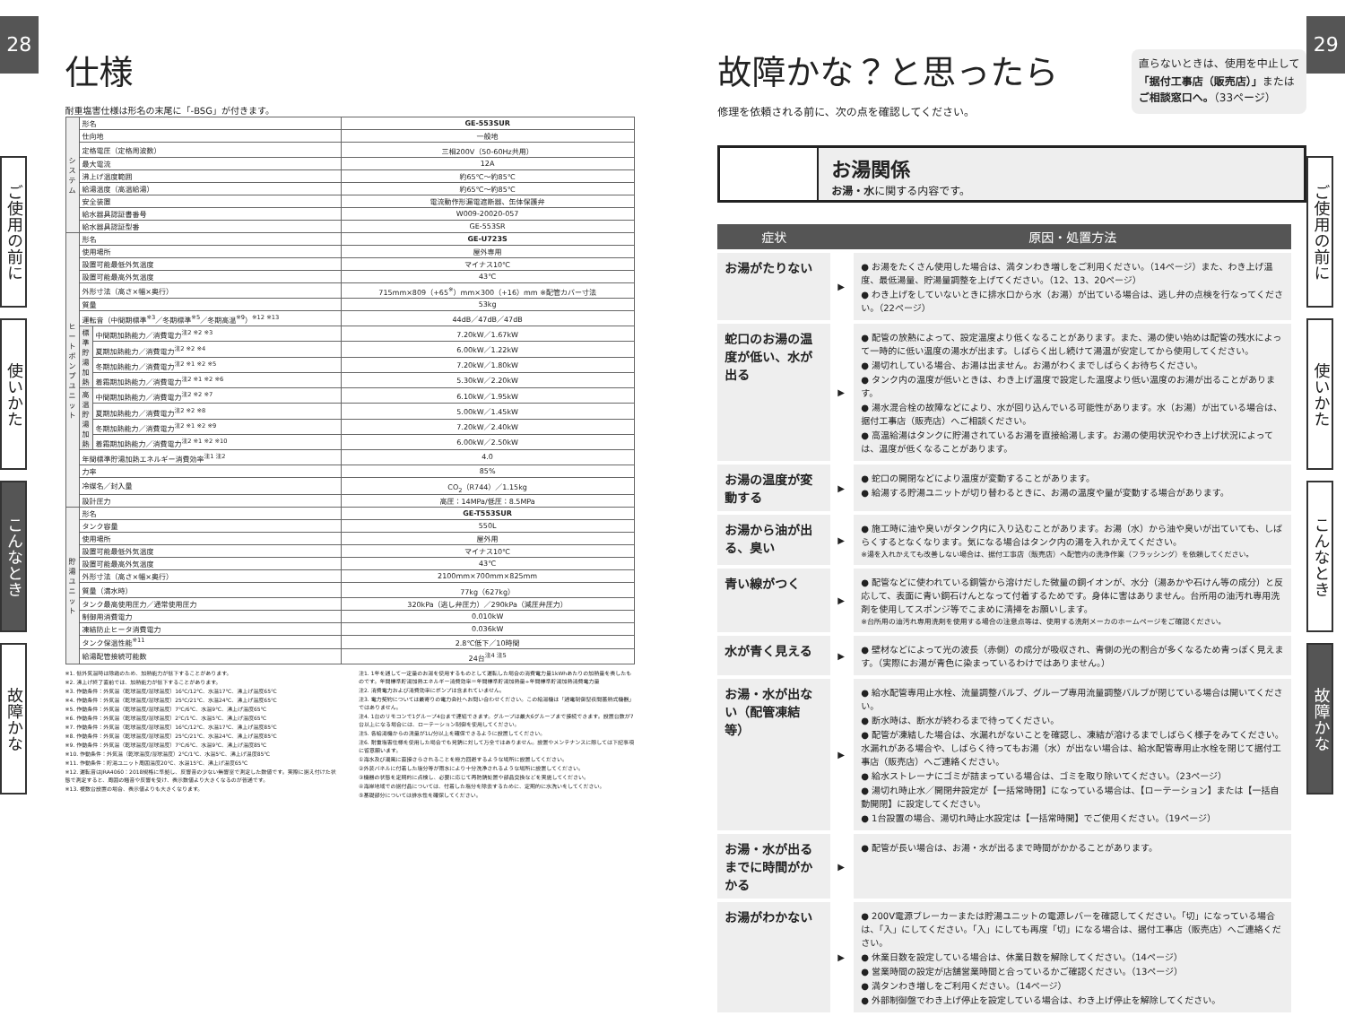28
ご使用の前に
使いかた
こんなとき
故障かな
仕様
耐重塩害仕様は形名の末尾に「-BSG」が付きます。
| システム | 形名 | | GE-553SUR |
| | 仕向地 | | 一般地 |
| | 定格電圧（定格周波数） | | 三相200V（50-60Hz共用） |
| | 最大電流 | | 12A |
| | 沸上げ温度範囲 | | 約65℃～約85℃ |
| | 給湯温度（高温給湯） | | 約65℃～約85℃ |
| | 安全装置 | | 電流動作形漏電遮断器、缶体保護弁 |
| | 給水器具認証書番号 | | W009-20020-057 |
| | 給水器具認証型番 | | GE-553SR |
| ヒートポンプユニット | 形名 | | GE-U723S |
| | 使用場所 | | 屋外専用 |
| | 設置可能最低外気温度 | | マイナス10℃ |
| | 設置可能最高外気温度 | | 43℃ |
| | 外形寸法（高さ×幅×奥行） | | 715mm×809（+65<sup>※</sup>）mm×300（+16）mm ※配管カバー寸法 |
| | 質量 | | 53kg |
| | 運転音（中間期標準<sup>※3</sup>／冬期標準<sup>※5</sup>／冬期高温<sup>※9</sup>）<sup>※12 ※13</sup> | | 44dB／47dB／47dB |
| | 標準貯湯加熱 | 中間期加熱能力／消費電力<sup>注2 ※2 ※3</sup> | 7.20kW／1.67kW |
| | | 夏期加熱能力／消費電力<sup>注2 ※2 ※4</sup> | 6.00kW／1.22kW |
| | | 冬期加熱能力／消費電力<sup>注2 ※1 ※2 ※5</sup> | 7.20kW／1.80kW |
| | | 着霜期加熱能力／消費電力<sup>注2 ※1 ※2 ※6</sup> | 5.30kW／2.20kW |
| | 高温貯湯加熱 | 中間期加熱能力／消費電力<sup>注2 ※2 ※7</sup> | 6.10kW／1.95kW |
| | | 夏期加熱能力／消費電力<sup>注2 ※2 ※8</sup> | 5.00kW／1.45kW |
| | | 冬期加熱能力／消費電力<sup>注2 ※1 ※2 ※9</sup> | 7.20kW／2.40kW |
| | | 着霜期加熱能力／消費電力<sup>注2 ※1 ※2 ※10</sup> | 6.00kW／2.50kW |
| | 年間標準貯湯加熱エネルギー消費効率<sup>注1 注2</sup> | | 4.0 |
| | 力率 | | 85% |
| | 冷媒名／封入量 | | CO<sub>2</sub>（R744）／1.15kg |
| | 設計圧力 | | 高圧：14MPa/低圧：8.5MPa |
| 貯湯ユニット | 形名 | | GE-T553SUR |
| | タンク容量 | | 550L |
| | 使用場所 | | 屋外用 |
| | 設置可能最低外気温度 | | マイナス10℃ |
| | 設置可能最高外気温度 | | 43℃ |
| | 外形寸法（高さ×幅×奥行） | | 2100mm×700mm×825mm |
| | 質量（満水時） | | 77kg（627kg） |
| | タンク最高使用圧力／通常使用圧力 | | 320kPa（逃し弁圧力）／290kPa（減圧弁圧力） |
| | 制御用消費電力 | | 0.010kW |
| | 凍結防止ヒータ消費電力 | | 0.036kW |
| | タンク保温性能<sup>※11</sup> | | 2.8℃低下／10時間 |
| | 給湯配管接続可能数 | | 24台<sup>注4 注5</sup> |
※1. 低外気温時は除霜のため、加熱能力が低下することがあります。
※2. 沸上げ終了直前では、加熱能力が低下することがあります。
※3. 作動条件：外気温（乾球温度/湿球温度）16℃/12℃、水温17℃、沸上げ温度65℃
※4. 作動条件：外気温（乾球温度/湿球温度）25℃/21℃、水温24℃、沸上げ温度65℃
※5. 作動条件：外気温（乾球温度/湿球温度）7℃/6℃、水温9℃、沸上げ温度65℃
※6. 作動条件：外気温（乾球温度/湿球温度）2℃/1℃、水温5℃、沸上げ温度65℃
※7. 作動条件：外気温（乾球温度/湿球温度）16℃/12℃、水温17℃、沸上げ温度85℃
※8. 作動条件：外気温（乾球温度/湿球温度）25℃/21℃、水温24℃、沸上げ温度85℃
※9. 作動条件：外気温（乾球温度/湿球温度）7℃/6℃、水温9℃、沸上げ温度85℃
※10. 作動条件：外気温（乾球温度/湿球温度）2℃/1℃、水温5℃、沸上げ温度85℃
※11. 作動条件：貯湯ユニット周囲温度20℃、水温15℃、沸上げ温度65℃
※12. 運転音はJRA4060：2018規格に準拠し、反響音の少ない無響室で測定した数値です。実際に据え付けた状態で測定すると、周囲の騒音や反響を受け、表示数値より大きくなるのが普通です。
※13. 複数台設置の場合、表示値よりも大きくなります。
注1. 1年を通して一定量のお湯を使用するものとして運転した場合の消費電力量1kWhあたりの加熱量を表したものです。年間標準貯湯加熱エネルギー消費効率＝年間標準貯湯加熱量÷年間標準貯湯加熱消費電力量
注2. 消費電力および消費効率にポンプは含まれていません。
注3. 電力契約については最寄りの電力会社へお問い合わせください。この給湯機は「通電制御型夜間蓄熱式機器」ではありません。
注4. 1台のリモコンで1グループ4台まで連結できます。グループは最大6グループまで接続できます。設置台数が7台以上になる場合には、ローテーション制御を使用してください。
注5. 各給湯機からの流量が1L/分以上を確保できるように設置してください。
注6. 耐重塩害仕様を使用した場合でも発錆に対して万全ではありません。設置やメンテナンスに際しては下記事項に留意願います。
①海水及び潮風に直接さらされることを極力回避するような場所に設置してください。
②外装パネルに付着した塩分等が雨水により十分洗浄されるような場所に設置してください。
③機器の状態を定期的に点検し、必要に応じて再防錆処置や部品交換などを実施してください。
④海岸地域での据付品については、付着した塩分を除去するために、定期的に水洗いをしてください。
⑤基礎部分については排水性を確保してください。
故障かな？と思ったら
修理を依頼される前に、次の点を確認してください。
直らないときは、使用を中止して
「据付工事店（販売店）」または
ご相談窓口へ。（33ページ）
お湯関係
お湯・水に関する内容です。
| 症状 | | 原因・処置方法 |
| --- | --- | --- |
| お湯がたりない | ▶ | ● お湯をたくさん使用した場合は、満タンわき増しをご利用ください。（14ページ）また、わき上げ温度、最低湯量、貯湯量調整を上げてください。（12、13、20ページ） ● わき上げをしていないときに排水口から水（お湯）が出ている場合は、逃し弁の点検を行なってください。（22ページ） |
| 蛇口のお湯の温度が低い、水が出る | ▶ | ● 配管の放熱によって、設定温度より低くなることがあります。また、湯の使い始めは配管の残水によって一時的に低い温度の湯水が出ます。しばらく出し続けて湯温が安定してから使用してください。 ● 湯切れしている場合、お湯は出ません。お湯がわくまでしばらくお待ちください。 ● タンク内の温度が低いときは、わき上げ温度で設定した温度より低い温度のお湯が出ることがあります。 ● 湯水混合栓の故障などにより、水が回り込んでいる可能性があります。水（お湯）が出ている場合は、据付工事店（販売店）へご相談ください。 ● 高温給湯はタンクに貯湯されているお湯を直接給湯します。お湯の使用状況やわき上げ状況によっては、温度が低くなることがあります。 |
| お湯の温度が変動する | ▶ | ● 蛇口の開閉などにより温度が変動することがあります。 ● 給湯する貯湯ユニットが切り替わるときに、お湯の温度や量が変動する場合があります。 |
| お湯から油が出る、臭い | ▶ | ● 施工時に油や臭いがタンク内に入り込むことがあります。お湯（水）から油や臭いが出ていても、しばらくするとなくなります。気になる場合はタンク内の湯を入れかえてください。 ※湯を入れかえても改善しない場合は、据付工事店（販売店）へ配管内の洗浄作業（フラッシング）を依頼してください。 |
| 青い線がつく | ▶ | ● 配管などに使われている銅管から溶けだした微量の銅イオンが、水分（湯あかや石けん等の成分）と反応して、表面に青い銅石けんとなって付着するためです。身体に害はありません。台所用の油汚れ専用洗剤を使用してスポンジ等でこまめに清掃をお願いします。 ※台所用の油汚れ専用洗剤を使用する場合の注意点等は、使用する洗剤メーカのホームページをご確認ください。 |
| 水が青く見える | ▶ | ● 壁材などによって光の波長（赤側）の成分が吸収され、青側の光の割合が多くなるため青っぽく見えます。（実際にお湯が青色に染まっているわけではありません。） |
| お湯・水が出ない（配管凍結等） | ▶ | ● 給水配管専用止水栓、流量調整バルブ、グループ専用流量調整バルブが閉じている場合は開いてください。 ● 断水時は、断水が終わるまで待ってください。 ● 配管が凍結した場合は、水漏れがないことを確認し、凍結が溶けるまでしばらく様子をみてください。水漏れがある場合や、しばらく待ってもお湯（水）が出ない場合は、給水配管専用止水栓を閉じて据付工事店（販売店）へご連絡ください。 ● 給水ストレーナにゴミが詰まっている場合は、ゴミを取り除いてください。（23ページ） ● 湯切れ時止水／開閉弁設定が【一括常時閉】になっている場合は、【ローテーション】または【一括自動開閉】に設定してください。 ● 1台設置の場合、湯切れ時止水設定は【一括常時開】でご使用ください。（19ページ） |
| お湯・水が出るまでに時間がかかる | ▶ | ● 配管が長い場合は、お湯・水が出るまで時間がかかることがあります。 |
| お湯がわかない | ▶ | ● 200V電源ブレーカーまたは貯湯ユニットの電源レバーを確認してください。「切」になっている場合は、「入」にしてください。「入」にしても再度「切」になる場合は、据付工事店（販売店）へご連絡ください。 ● 休業日数を設定している場合は、休業日数を解除してください。（14ページ） ● 営業時間の設定が店舗営業時間と合っているかご確認ください。（13ページ） ● 満タンわき増しをご利用ください。（14ページ） ● 外部制御盤でわき上げ停止を設定している場合は、わき上げ停止を解除してください。 |
29
ご使用の前に
使いかた
こんなとき
故障かな